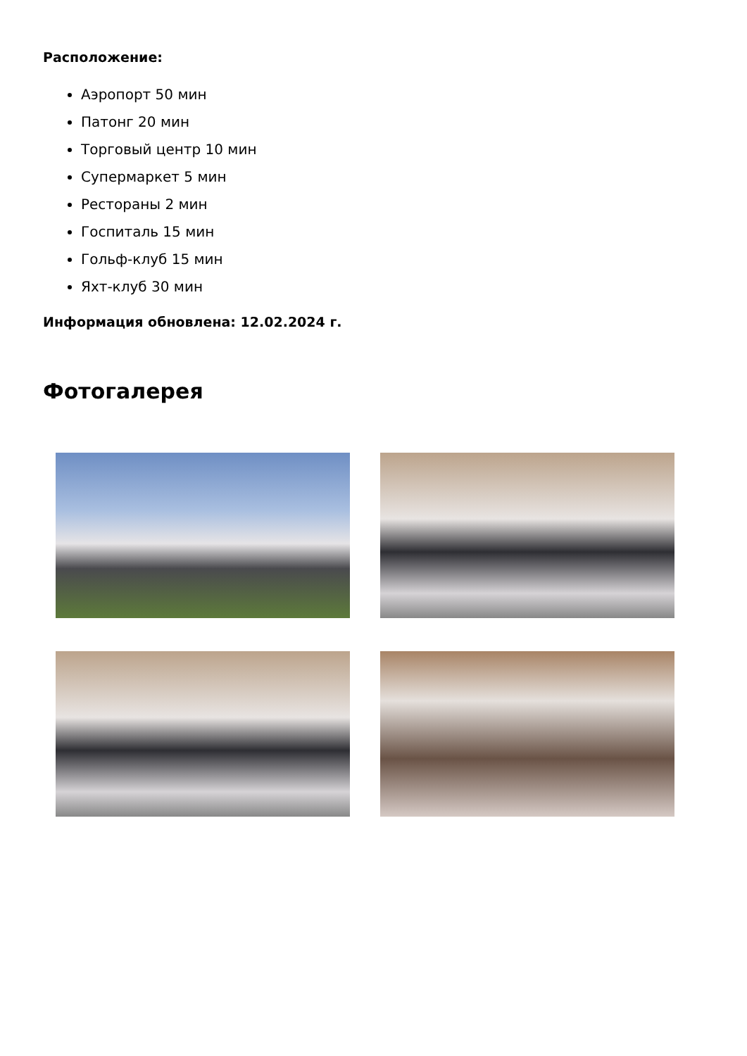Расположение:
Аэропорт 50 мин
Патонг 20 мин
Торговый центр 10 мин
Супермаркет 5 мин
Рестораны 2 мин
Госпиталь 15 мин
Гольф-клуб 15 мин
Яхт-клуб 30 мин
Информация обновлена: 12.02.2024 г.
Фотогалерея